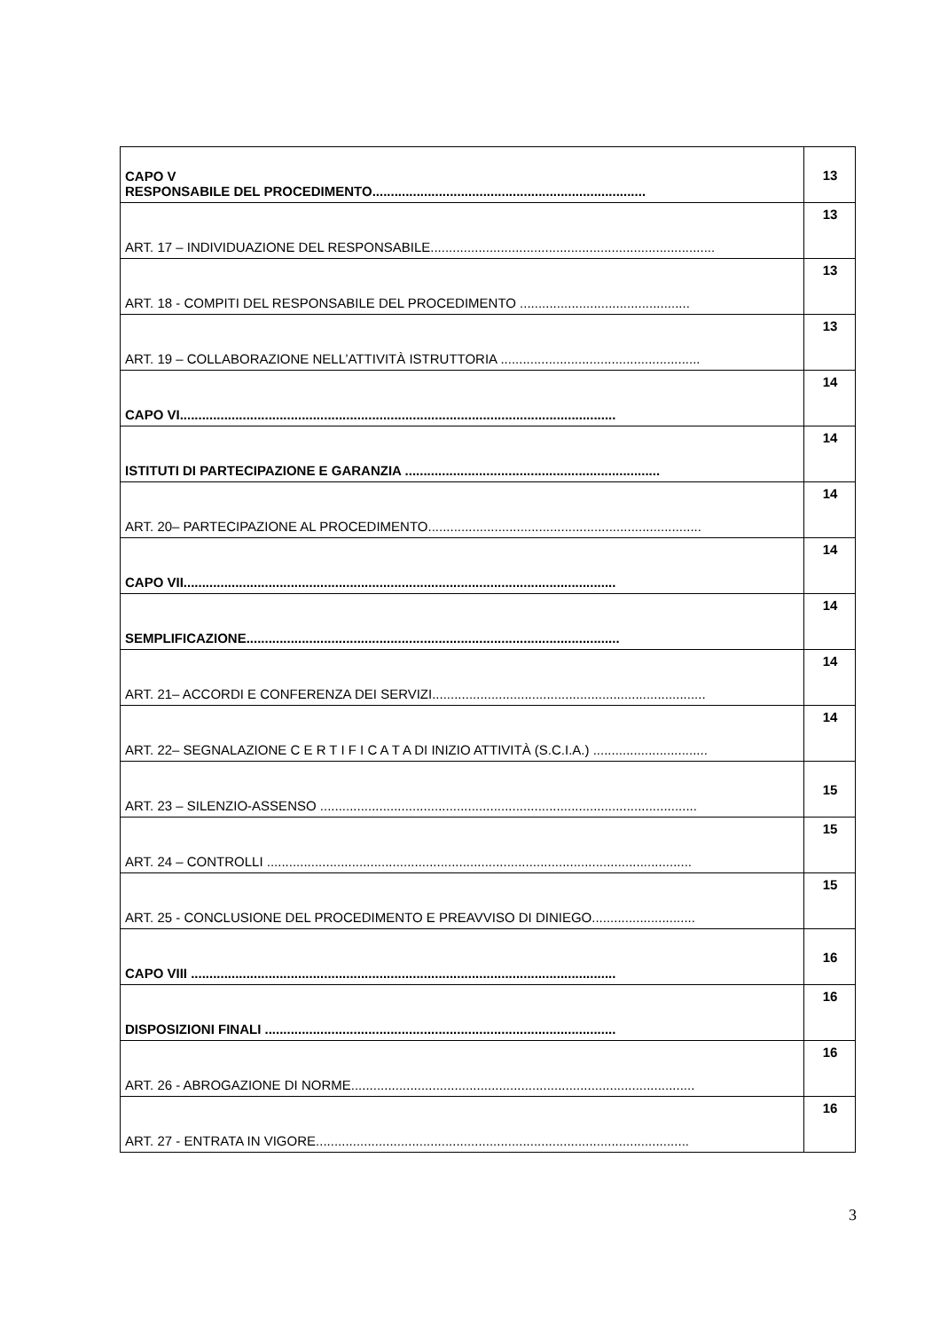| CAPO V RESPONSABILE DEL PROCEDIMENTO.......................................................................... | 13 |
| ART. 17 – INDIVIDUAZIONE DEL RESPONSABILE............................................................................. | 13 |
| ART. 18 - COMPITI DEL RESPONSABILE DEL PROCEDIMENTO .............................................. | 13 |
| ART. 19 – COLLABORAZIONE NELL’ATTIVITÀ ISTRUTTORIA ...................................................... | 13 |
| CAPO VI...................................................................................................................... | 14 |
| ISTITUTI DI PARTECIPAZIONE E GARANZIA ..................................................................... | 14 |
| ART. 20– PARTECIPAZIONE AL PROCEDIMENTO.......................................................................... | 14 |
| CAPO VII..................................................................................................................... | 14 |
| SEMPLIFICAZIONE..................................................................................................... | 14 |
| ART. 21– ACCORDI E CONFERENZA DEI SERVIZI.......................................................................... | 14 |
| ART. 22– SEGNALAZIONE C E R T I F I C A T A DI INIZIO ATTIVITÀ (S.C.I.A.) ............................... | 14 |
| ART. 23 – SILENZIO-ASSENSO ...................................................................................................... | 15 |
| ART. 24 – CONTROLLI ................................................................................................................... | 15 |
| ART. 25 - CONCLUSIONE DEL PROCEDIMENTO E PREAVVISO DI DINIEGO............................ | 15 |
| CAPO VIII ................................................................................................................... | 16 |
| DISPOSIZIONI FINALI ............................................................................................... | 16 |
| ART. 26 - ABROGAZIONE DI NORME............................................................................................. | 16 |
| ART. 27 - ENTRATA IN VIGORE..................................................................................................... | 16 |
3